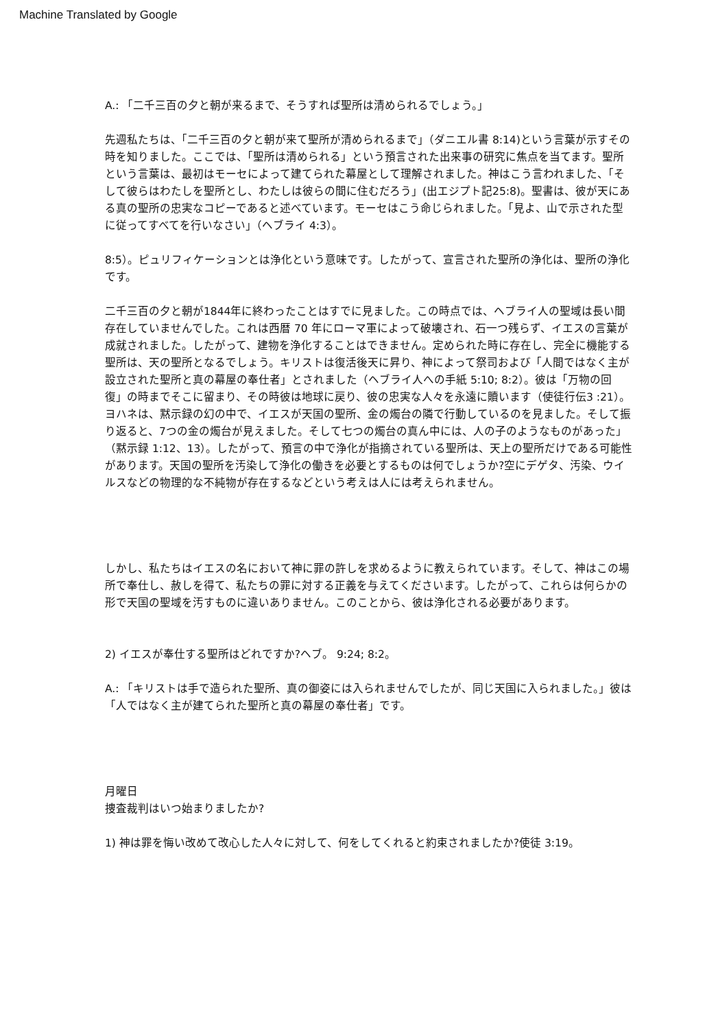Machine Translated by Google
A.: 「二千三百の夕と朝が来るまで、そうすれば聖所は清められるでしょう。」
先週私たちは、「二千三百の夕と朝が来て聖所が清められるまで」（ダニエル書 8:14)という言葉が示すその時を知りました。ここでは、「聖所は清められる」という預言された出来事の研究に焦点を当てます。聖所という言葉は、最初はモーセによって建てられた幕屋として理解されました。神はこう言われました、「そして彼らはわたしを聖所とし、わたしは彼らの間に住むだろう」(出エジプト記25:8)。聖書は、彼が天にある真の聖所の忠実なコピーであると述べています。モーセはこう命じられました。「見よ、山で示された型に従ってすべてを行いなさい」（ヘブライ 4:3）。
8:5）。ピュリフィケーションとは浄化という意味です。したがって、宣言された聖所の浄化は、聖所の浄化です。
二千三百の夕と朝が1844年に終わったことはすでに見ました。この時点では、ヘブライ人の聖域は長い間存在していませんでした。これは西暦 70 年にローマ軍によって破壊され、石一つ残らず、イエスの言葉が成就されました。したがって、建物を浄化することはできません。定められた時に存在し、完全に機能する聖所は、天の聖所となるでしょう。キリストは復活後天に昇り、神によって祭司および「人間ではなく主が設立された聖所と真の幕屋の奉仕者」とされました（ヘブライ人への手紙 5:10; 8:2）。彼は「万物の回復」の時までそこに留まり、その時彼は地球に戻り、彼の忠実な人々を永遠に贖います（使徒行伝3 :21）。ヨハネは、黙示録の幻の中で、イエスが天国の聖所、金の燭台の隣で行動しているのを見ました。そして振り返ると、7つの金の燭台が見えました。そして七つの燭台の真ん中には、人の子のようなものがあった」（黙示録 1:12、13）。したがって、預言の中で浄化が指摘されている聖所は、天上の聖所だけである可能性があります。天国の聖所を汚染して浄化の働きを必要とするものは何でしょうか?空にデゲタ、汚染、ウイルスなどの物理的な不純物が存在するなどという考えは人には考えられません。
しかし、私たちはイエスの名において神に罪の許しを求めるように教えられています。そして、神はこの場所で奉仕し、赦しを得て、私たちの罪に対する正義を与えてくださいます。したがって、これらは何らかの形で天国の聖域を汚すものに違いありません。このことから、彼は浄化される必要があります。
2) イエスが奉仕する聖所はどれですか?ヘブ。 9:24; 8:2。
A.: 「キリストは手で造られた聖所、真の御姿には入られませんでしたが、同じ天国に入られました。」彼は「人ではなく主が建てられた聖所と真の幕屋の奉仕者」です。
月曜日
捜査裁判はいつ始まりましたか?
1) 神は罪を悔い改めて改心した人々に対して、何をしてくれると約束されましたか?使徒 3:19。